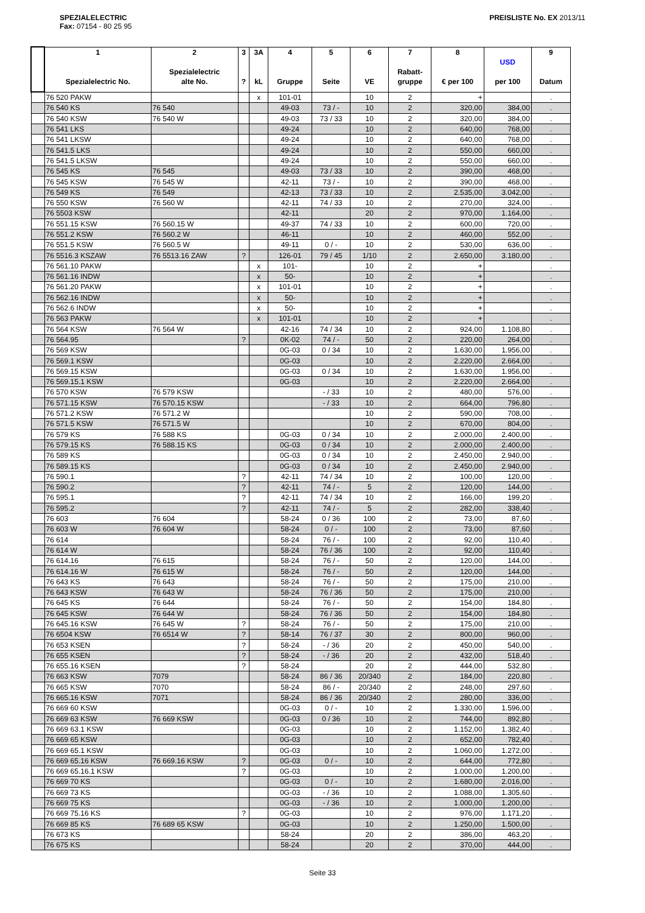SPEZIALELECTRIC
Fax: 07154 - 80 25 95
PREISLISTE No. EX 2013/11
| | 1 Spezialelectric No. | 2 Spezialelectric alte No. | 3 ? | 3A kL | 4 Gruppe | 5 Seite | 6 VE | 7 Rabatt- gruppe | 8 € per 100 | USD per 100 | 9 Datum |
| --- | --- | --- | --- | --- | --- | --- | --- | --- | --- | --- | --- |
| | 76 520 PAKW | | | x | 101-01 | | 10 | 2 | + | | . |
| | 76 540 KS | 76 540 | | | 49-03 | 73 / - | 10 | 2 | 320,00 | 384,00 | . |
| | 76 540 KSW | 76 540 W | | | 49-03 | 73 / 33 | 10 | 2 | 320,00 | 384,00 | . |
| | 76 541 LKS | | | | 49-24 | | 10 | 2 | 640,00 | 768,00 | . |
| | 76 541 LKSW | | | | 49-24 | | 10 | 2 | 640,00 | 768,00 | . |
| | 76 541.5 LKS | | | | 49-24 | | 10 | 2 | 550,00 | 660,00 | . |
| | 76 541.5 LKSW | | | | 49-24 | | 10 | 2 | 550,00 | 660,00 | . |
| | 76 545 KS | 76 545 | | | 49-03 | 73 / 33 | 10 | 2 | 390,00 | 468,00 | . |
| | 76 545 KSW | 76 545 W | | | 42-11 | 73 / - | 10 | 2 | 390,00 | 468,00 | . |
| | 76 549 KS | 76 549 | | | 42-13 | 73 / 33 | 10 | 2 | 2.535,00 | 3.042,00 | . |
| | 76 550 KSW | 76 560 W | | | 42-11 | 74 / 33 | 10 | 2 | 270,00 | 324,00 | . |
| | 76 5503 KSW | | | | 42-11 | | 20 | 2 | 970,00 | 1.164,00 | . |
| | 76 551.15 KSW | 76 560.15 W | | | 49-37 | 74 / 33 | 10 | 2 | 600,00 | 720,00 | . |
| | 76 551.2 KSW | 76 560.2 W | | | 46-11 | | 10 | 2 | 460,00 | 552,00 | . |
| | 76 551.5 KSW | 76 560.5 W | | | 49-11 | 0 / - | 10 | 2 | 530,00 | 636,00 | . |
| | 76 5516.3 KSZAW | 76 5513.16 ZAW | ? | | 126-01 | 79 / 45 | 1/10 | 2 | 2.650,00 | 3.180,00 | . |
| | 76 561.10 PAKW | | | x | 101- | | 10 | 2 | + | | . |
| | 76 561.16 INDW | | | x | 50- | | 10 | 2 | + | | . |
| | 76 561.20 PAKW | | | x | 101-01 | | 10 | 2 | + | | . |
| | 76 562.16 INDW | | | x | 50- | | 10 | 2 | + | | . |
| | 76 562.6 INDW | | | x | 50- | | 10 | 2 | + | | . |
| | 76 563 PAKW | | | x | 101-01 | | 10 | 2 | + | | . |
| | 76 564 KSW | 76 564 W | | | 42-16 | 74 / 34 | 10 | 2 | 924,00 | 1.108,80 | . |
| | 76 564.95 | | ? | | 0K-02 | 74 / - | 50 | 2 | 220,00 | 264,00 | . |
| | 76 569 KSW | | | | 0G-03 | 0 / 34 | 10 | 2 | 1.630,00 | 1.956,00 | . |
| | 76 569.1 KSW | | | | 0G-03 | | 10 | 2 | 2.220,00 | 2.664,00 | . |
| | 76 569.15 KSW | | | | 0G-03 | 0 / 34 | 10 | 2 | 1.630,00 | 1.956,00 | . |
| | 76 569.15.1 KSW | | | | 0G-03 | | 10 | 2 | 2.220,00 | 2.664,00 | . |
| | 76 570 KSW | 76 579 KSW | | | | - / 33 | 10 | 2 | 480,00 | 576,00 | . |
| | 76 571.15 KSW | 76 570.15 KSW | | | | - / 33 | 10 | 2 | 664,00 | 796,80 | . |
| | 76 571.2 KSW | 76 571.2 W | | | | | 10 | 2 | 590,00 | 708,00 | . |
| | 76 571.5 KSW | 76 571.5 W | | | | | 10 | 2 | 670,00 | 804,00 | . |
| | 76 579 KS | 76 588 KS | | | 0G-03 | 0 / 34 | 10 | 2 | 2.000,00 | 2.400,00 | . |
| | 76 579.15 KS | 76 588.15 KS | | | 0G-03 | 0 / 34 | 10 | 2 | 2.000,00 | 2.400,00 | . |
| | 76 589 KS | | | | 0G-03 | 0 / 34 | 10 | 2 | 2.450,00 | 2.940,00 | . |
| | 76 589.15 KS | | | | 0G-03 | 0 / 34 | 10 | 2 | 2.450,00 | 2.940,00 | . |
| | 76 590.1 | | ? | | 42-11 | 74 / 34 | 10 | 2 | 100,00 | 120,00 | . |
| | 76 590.2 | | ? | | 42-11 | 74 / - | 5 | 2 | 120,00 | 144,00 | . |
| | 76 595.1 | | ? | | 42-11 | 74 / 34 | 10 | 2 | 166,00 | 199,20 | . |
| | 76 595.2 | | ? | | 42-11 | 74 / - | 5 | 2 | 282,00 | 338,40 | . |
| | 76 603 | 76 604 | | | 58-24 | 0 / 36 | 100 | 2 | 73,00 | 87,60 | . |
| | 76 603 W | 76 604 W | | | 58-24 | 0 / - | 100 | 2 | 73,00 | 87,60 | . |
| | 76 614 | | | | 58-24 | 76 / - | 100 | 2 | 92,00 | 110,40 | . |
| | 76 614 W | | | | 58-24 | 76 / 36 | 100 | 2 | 92,00 | 110,40 | . |
| | 76 614.16 | 76 615 | | | 58-24 | 76 / - | 50 | 2 | 120,00 | 144,00 | . |
| | 76 614.16 W | 76 615 W | | | 58-24 | 76 / - | 50 | 2 | 120,00 | 144,00 | . |
| | 76 643 KS | 76 643 | | | 58-24 | 76 / - | 50 | 2 | 175,00 | 210,00 | . |
| | 76 643 KSW | 76 643 W | | | 58-24 | 76 / 36 | 50 | 2 | 175,00 | 210,00 | . |
| | 76 645 KS | 76 644 | | | 58-24 | 76 / - | 50 | 2 | 154,00 | 184,80 | . |
| | 76 645 KSW | 76 644 W | | | 58-24 | 76 / 36 | 50 | 2 | 154,00 | 184,80 | . |
| | 76 645.16 KSW | 76 645 W | ? | | 58-24 | 76 / - | 50 | 2 | 175,00 | 210,00 | . |
| | 76 6504 KSW | 76 6514 W | ? | | 58-14 | 76 / 37 | 30 | 2 | 800,00 | 960,00 | . |
| | 76 653 KSEN | | ? | | 58-24 | - / 36 | 20 | 2 | 450,00 | 540,00 | . |
| | 76 655 KSEN | | ? | | 58-24 | - / 36 | 20 | 2 | 432,00 | 518,40 | . |
| | 76 655.16 KSEN | | ? | | 58-24 | | 20 | 2 | 444,00 | 532,80 | . |
| | 76 663 KSW | 7079 | | | 58-24 | 86 / 36 | 20/340 | 2 | 184,00 | 220,80 | . |
| | 76 665 KSW | 7070 | | | 58-24 | 86 / - | 20/340 | 2 | 248,00 | 297,60 | . |
| | 76 665.16 KSW | 7071 | | | 58-24 | 86 / 36 | 20/340 | 2 | 280,00 | 336,00 | . |
| | 76 669 60 KSW | | | | 0G-03 | 0 / - | 10 | 2 | 1.330,00 | 1.596,00 | . |
| | 76 669 63 KSW | 76 669 KSW | | | 0G-03 | 0 / 36 | 10 | 2 | 744,00 | 892,80 | . |
| | 76 669 63.1 KSW | | | | 0G-03 | | 10 | 2 | 1.152,00 | 1.382,40 | . |
| | 76 669 65 KSW | | | | 0G-03 | | 10 | 2 | 652,00 | 782,40 | . |
| | 76 669 65.1 KSW | | | | 0G-03 | | 10 | 2 | 1.060,00 | 1.272,00 | . |
| | 76 669 65.16 KSW | 76 669.16 KSW | ? | | 0G-03 | 0 / - | 10 | 2 | 644,00 | 772,80 | . |
| | 76 669 65.16.1 KSW | | ? | | 0G-03 | | 10 | 2 | 1.000,00 | 1.200,00 | . |
| | 76 669 70 KS | | | | 0G-03 | 0 / - | 10 | 2 | 1.680,00 | 2.016,00 | . |
| | 76 669 73 KS | | | | 0G-03 | - / 36 | 10 | 2 | 1.088,00 | 1.305,60 | . |
| | 76 669 75 KS | | | | 0G-03 | - / 36 | 10 | 2 | 1.000,00 | 1.200,00 | . |
| | 76 669 75.16 KS | | ? | | 0G-03 | | 10 | 2 | 976,00 | 1.171,20 | . |
| | 76 669 85 KS | 76 689 65 KSW | | | 0G-03 | | 10 | 2 | 1.250,00 | 1.500,00 | . |
| | 76 673 KS | | | | 58-24 | | 20 | 2 | 386,00 | 463,20 | . |
| | 76 675 KS | | | | 58-24 | | 20 | 2 | 370,00 | 444,00 | . |
Seite 33